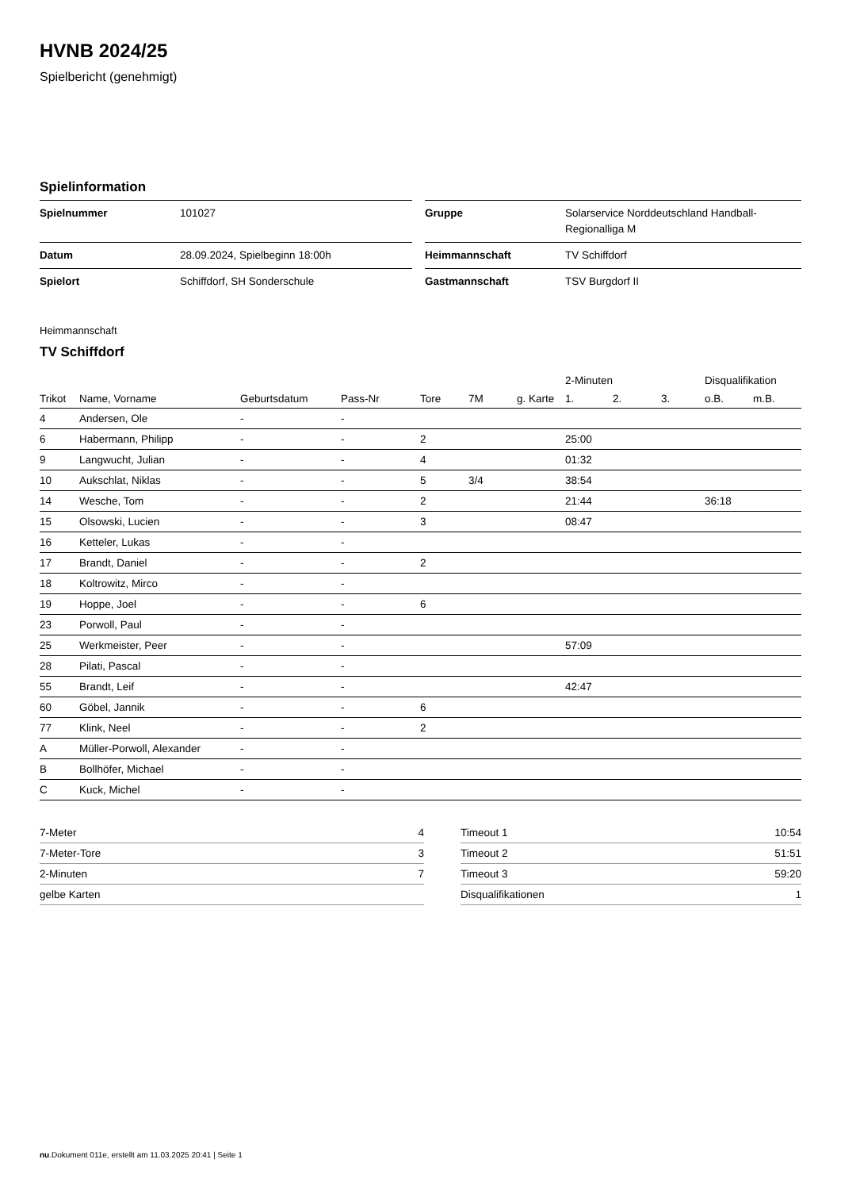HVNB 2024/25
Spielbericht (genehmigt)
Spielinformation
| Spielnummer | 101027 |
| Datum | 28.09.2024, Spielbeginn 18:00h |
| Spielort | Schiffdorf, SH Sonderschule |
| Gruppe | Solarservice Norddeutschland Handball- Regionalliga M |
| Heimmannschaft | TV Schiffdorf |
| Gastmannschaft | TSV Burgdorf II |
Heimmannschaft
TV Schiffdorf
| | | | | | | | 2-Minuten | | | Disqualifikation | |
| --- | --- | --- | --- | --- | --- | --- | --- | --- | --- | --- | --- |
| Trikot | Name, Vorname | Geburtsdatum | Pass-Nr | Tore | 7M | g. Karte | 1. | 2. | 3. | o.B. | m.B. |
| 4 | Andersen, Ole | - | - | | | | | | | | |
| 6 | Habermann, Philipp | - | - | 2 | | | 25:00 | | | | |
| 9 | Langwucht, Julian | - | - | 4 | | | 01:32 | | | | |
| 10 | Aukschlat, Niklas | - | - | 5 | 3/4 | | 38:54 | | | | |
| 14 | Wesche, Tom | - | - | 2 | | | 21:44 | | | 36:18 | |
| 15 | Olsowski, Lucien | - | - | 3 | | | 08:47 | | | | |
| 16 | Ketteler, Lukas | - | - | | | | | | | | |
| 17 | Brandt, Daniel | - | - | 2 | | | | | | | |
| 18 | Koltrowitz, Mirco | - | - | | | | | | | | |
| 19 | Hoppe, Joel | - | - | 6 | | | | | | | |
| 23 | Porwoll, Paul | - | - | | | | | | | | |
| 25 | Werkmeister, Peer | - | - | | | | 57:09 | | | | |
| 28 | Pilati, Pascal | - | - | | | | | | | | |
| 55 | Brandt, Leif | - | - | | | | 42:47 | | | | |
| 60 | Göbel, Jannik | - | - | 6 | | | | | | | |
| 77 | Klink, Neel | - | - | 2 | | | | | | | |
| A | Müller-Porwoll, Alexander | - | - | | | | | | | | |
| B | Bollhöfer, Michael | - | - | | | | | | | | |
| C | Kuck, Michel | - | - | | | | | | | | |
| 7-Meter | 4 |
| 7-Meter-Tore | 3 |
| 2-Minuten | 7 |
| gelbe Karten | |
| Timeout 1 | 10:54 |
| Timeout 2 | 51:51 |
| Timeout 3 | 59:20 |
| Disqualifikationen | 1 |
nu.Dokument 011e, erstellt am 11.03.2025 20:41 | Seite 1